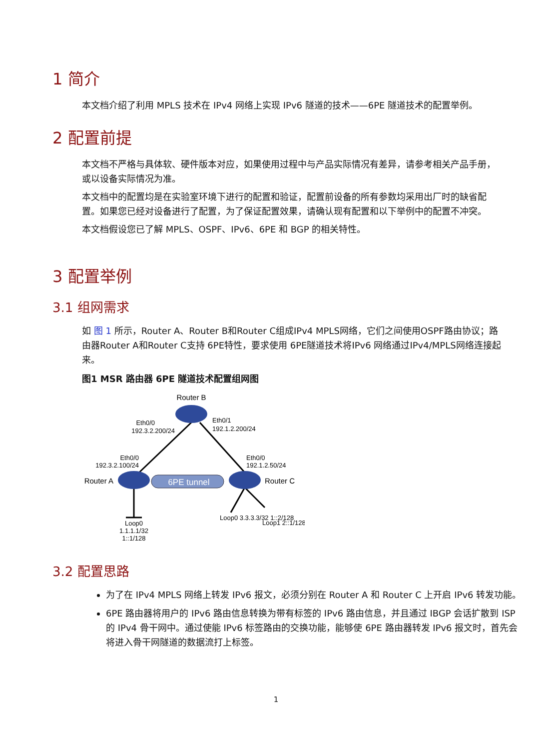1 简介
本文档介绍了利用 MPLS 技术在 IPv4 网络上实现 IPv6 隧道的技术——6PE 隧道技术的配置举例。
2 配置前提
本文档不严格与具体软、硬件版本对应，如果使用过程中与产品实际情况有差异，请参考相关产品手册，或以设备实际情况为准。
本文档中的配置均是在实验室环境下进行的配置和验证，配置前设备的所有参数均采用出厂时的缺省配置。如果您已经对设备进行了配置，为了保证配置效果，请确认现有配置和以下举例中的配置不冲突。
本文档假设您已了解 MPLS、OSPF、IPv6、6PE 和 BGP 的相关特性。
3 配置举例
3.1 组网需求
如 图 1 所示，Router A、Router B和Router C组成IPv4 MPLS网络，它们之间使用OSPF路由协议；路由器Router A和Router C支持 6PE特性，要求使用 6PE隧道技术将IPv6 网络通过IPv4/MPLS网络连接起来。
图1 MSR 路由器 6PE 隧道技术配置组网图
6PE tunnel
Router B
Eth0/0
192.3.2.200/24
Eth0/1
192.1.2.200/24
Eth0/0
192.3.2.100/24
Eth0/0
192.1.2.50/24
Router A
Router C
Loop0
1.1.1.1/32
1::1/128
Loop0 3.3.3.3/32 1::2/128
Loop1 2::1/128
3.2 配置思路
为了在 IPv4 MPLS 网络上转发 IPv6 报文，必须分别在 Router A 和 Router C 上开启 IPv6 转发功能。
6PE 路由器将用户的 IPv6 路由信息转换为带有标签的 IPv6 路由信息，并且通过 IBGP 会话扩散到 ISP 的 IPv4 骨干网中。通过使能 IPv6 标签路由的交换功能，能够使 6PE 路由器转发 IPv6 报文时，首先会将进入骨干网隧道的数据流打上标签。
1